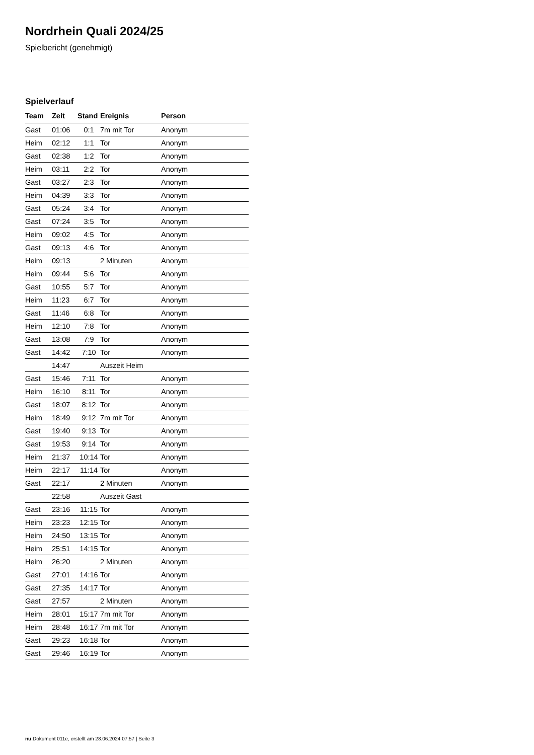Nordrhein Quali 2024/25
Spielbericht (genehmigt)
Spielverlauf
| Team | Zeit | Stand | Ereignis | Person |
| --- | --- | --- | --- | --- |
| Gast | 01:06 | 0:1 | 7m mit Tor | Anonym |
| Heim | 02:12 | 1:1 | Tor | Anonym |
| Gast | 02:38 | 1:2 | Tor | Anonym |
| Heim | 03:11 | 2:2 | Tor | Anonym |
| Gast | 03:27 | 2:3 | Tor | Anonym |
| Heim | 04:39 | 3:3 | Tor | Anonym |
| Gast | 05:24 | 3:4 | Tor | Anonym |
| Gast | 07:24 | 3:5 | Tor | Anonym |
| Heim | 09:02 | 4:5 | Tor | Anonym |
| Gast | 09:13 | 4:6 | Tor | Anonym |
| Heim | 09:13 | | 2 Minuten | Anonym |
| Heim | 09:44 | 5:6 | Tor | Anonym |
| Gast | 10:55 | 5:7 | Tor | Anonym |
| Heim | 11:23 | 6:7 | Tor | Anonym |
| Gast | 11:46 | 6:8 | Tor | Anonym |
| Heim | 12:10 | 7:8 | Tor | Anonym |
| Gast | 13:08 | 7:9 | Tor | Anonym |
| Gast | 14:42 | 7:10 | Tor | Anonym |
| | 14:47 | | Auszeit Heim | |
| Gast | 15:46 | 7:11 | Tor | Anonym |
| Heim | 16:10 | 8:11 | Tor | Anonym |
| Gast | 18:07 | 8:12 | Tor | Anonym |
| Heim | 18:49 | 9:12 | 7m mit Tor | Anonym |
| Gast | 19:40 | 9:13 | Tor | Anonym |
| Gast | 19:53 | 9:14 | Tor | Anonym |
| Heim | 21:37 | 10:14 | Tor | Anonym |
| Heim | 22:17 | 11:14 | Tor | Anonym |
| Gast | 22:17 | | 2 Minuten | Anonym |
| | 22:58 | | Auszeit Gast | |
| Gast | 23:16 | 11:15 | Tor | Anonym |
| Heim | 23:23 | 12:15 | Tor | Anonym |
| Heim | 24:50 | 13:15 | Tor | Anonym |
| Heim | 25:51 | 14:15 | Tor | Anonym |
| Heim | 26:20 | | 2 Minuten | Anonym |
| Gast | 27:01 | 14:16 | Tor | Anonym |
| Gast | 27:35 | 14:17 | Tor | Anonym |
| Gast | 27:57 | | 2 Minuten | Anonym |
| Heim | 28:01 | 15:17 | 7m mit Tor | Anonym |
| Heim | 28:48 | 16:17 | 7m mit Tor | Anonym |
| Gast | 29:23 | 16:18 | Tor | Anonym |
| Gast | 29:46 | 16:19 | Tor | Anonym |
nu.Dokument 011e, erstellt am 28.06.2024 07:57 | Seite 3